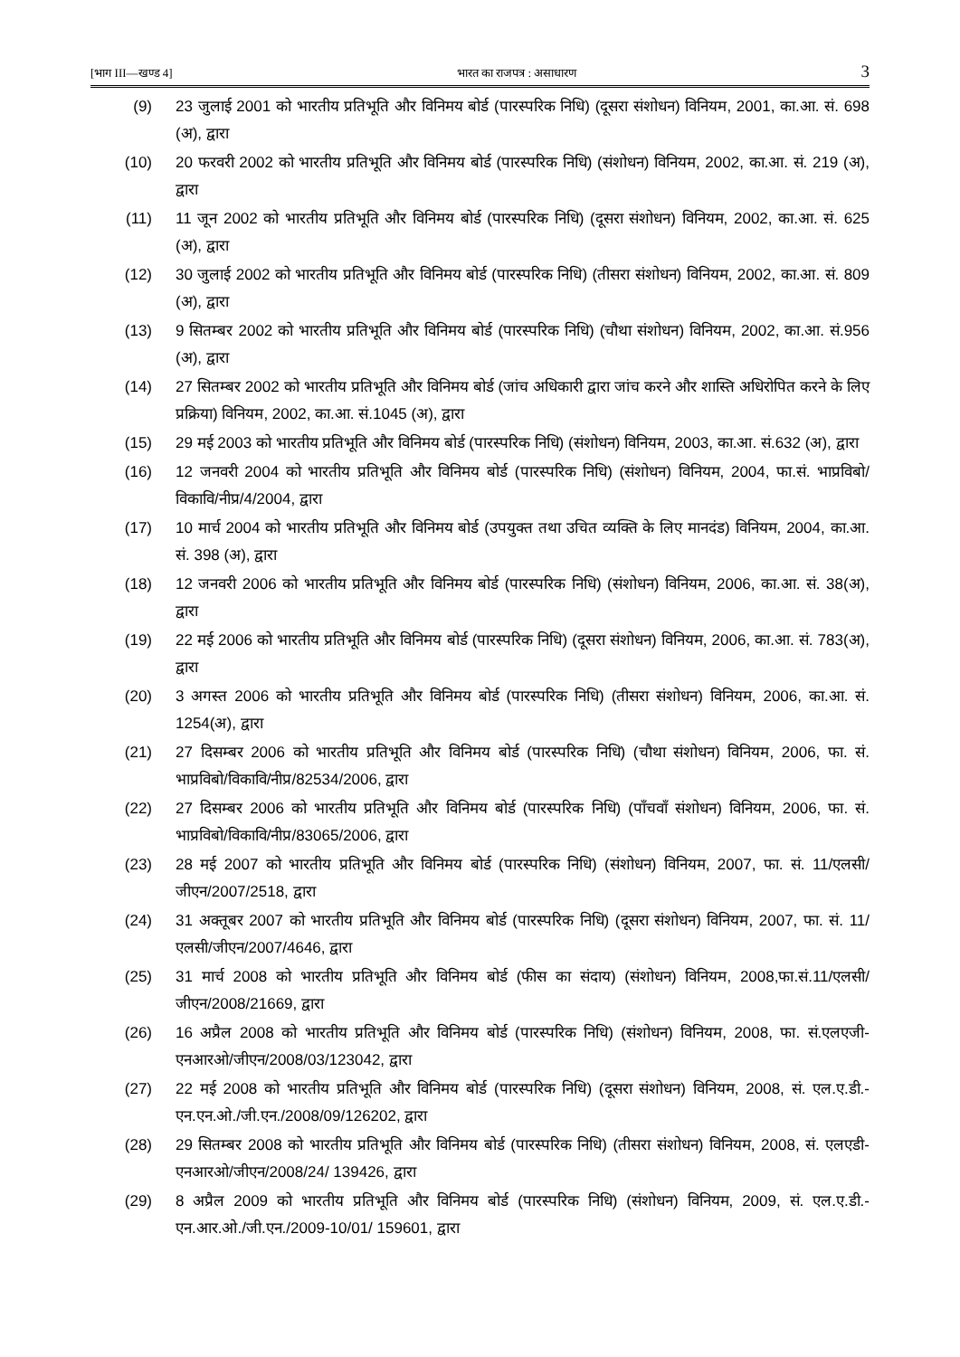[भाग III—खण्ड 4] भारत का राजपत्र : असाधारण 3
(9) 23 जुलाई 2001 को भारतीय प्रतिभूति और विनिमय बोर्ड (पारस्परिक निधि) (दूसरा संशोधन) विनियम, 2001, का.आ. सं. 698 (अ), द्वारा
(10) 20 फरवरी 2002 को भारतीय प्रतिभूति और विनिमय बोर्ड (पारस्परिक निधि) (संशोधन) विनियम, 2002, का.आ. सं. 219 (अ), द्वारा
(11) 11 जून 2002 को भारतीय प्रतिभूति और विनिमय बोर्ड (पारस्परिक निधि) (दूसरा संशोधन) विनियम, 2002, का.आ. सं. 625 (अ), द्वारा
(12) 30 जुलाई 2002 को भारतीय प्रतिभूति और विनिमय बोर्ड (पारस्परिक निधि) (तीसरा संशोधन) विनियम, 2002, का.आ. सं. 809 (अ), द्वारा
(13) 9 सितम्बर 2002 को भारतीय प्रतिभूति और विनिमय बोर्ड (पारस्परिक निधि) (चौथा संशोधन) विनियम, 2002, का.आ. सं.956 (अ), द्वारा
(14) 27 सितम्बर 2002 को भारतीय प्रतिभूति और विनिमय बोर्ड (जांच अधिकारी द्वारा जांच करने और शास्ति अधिरोपित करने के लिए प्रक्रिया) विनियम, 2002, का.आ. सं.1045 (अ), द्वारा
(15) 29 मई 2003 को भारतीय प्रतिभूति और विनिमय बोर्ड (पारस्परिक निधि) (संशोधन) विनियम, 2003, का.आ. सं.632 (अ), द्वारा
(16) 12 जनवरी 2004 को भारतीय प्रतिभूति और विनिमय बोर्ड (पारस्परिक निधि) (संशोधन) विनियम, 2004, फा.सं. भाप्रविबो/विकावि/नीप्र/4/2004, द्वारा
(17) 10 मार्च 2004 को भारतीय प्रतिभूति और विनिमय बोर्ड (उपयुक्त तथा उचित व्यक्ति के लिए मानदंड) विनियम, 2004, का.आ. सं. 398 (अ), द्वारा
(18) 12 जनवरी 2006 को भारतीय प्रतिभूति और विनिमय बोर्ड (पारस्परिक निधि) (संशोधन) विनियम, 2006, का.आ. सं. 38(अ), द्वारा
(19) 22 मई 2006 को भारतीय प्रतिभूति और विनिमय बोर्ड (पारस्परिक निधि) (दूसरा संशोधन) विनियम, 2006, का.आ. सं. 783(अ), द्वारा
(20) 3 अगस्त 2006 को भारतीय प्रतिभूति और विनिमय बोर्ड (पारस्परिक निधि) (तीसरा संशोधन) विनियम, 2006, का.आ. सं. 1254(अ), द्वारा
(21) 27 दिसम्बर 2006 को भारतीय प्रतिभूति और विनिमय बोर्ड (पारस्परिक निधि) (चौथा संशोधन) विनियम, 2006, फा. सं. भाप्रविबो/विकावि/नीप्र/82534/2006, द्वारा
(22) 27 दिसम्बर 2006 को भारतीय प्रतिभूति और विनिमय बोर्ड (पारस्परिक निधि) (पाँचवाँ संशोधन) विनियम, 2006, फा. सं. भाप्रविबो/विकावि/नीप्र/83065/2006, द्वारा
(23) 28 मई 2007 को भारतीय प्रतिभूति और विनिमय बोर्ड (पारस्परिक निधि) (संशोधन) विनियम, 2007, फा. सं. 11/एलसी/जीएन/2007/2518, द्वारा
(24) 31 अक्तूबर 2007 को भारतीय प्रतिभूति और विनिमय बोर्ड (पारस्परिक निधि) (दूसरा संशोधन) विनियम, 2007, फा. सं. 11/एलसी/जीएन/2007/4646, द्वारा
(25) 31 मार्च 2008 को भारतीय प्रतिभूति और विनिमय बोर्ड (फीस का संदाय) (संशोधन) विनियम, 2008,फा.सं.11/एलसी/जीएन/2008/21669, द्वारा
(26) 16 अप्रैल 2008 को भारतीय प्रतिभूति और विनिमय बोर्ड (पारस्परिक निधि) (संशोधन) विनियम, 2008, फा. सं.एलएजी-एनआरओ/जीएन/2008/03/123042, द्वारा
(27) 22 मई 2008 को भारतीय प्रतिभूति और विनिमय बोर्ड (पारस्परिक निधि) (दूसरा संशोधन) विनियम, 2008, सं. एल.ए.डी.-एन.एन.ओ./जी.एन./2008/09/126202, द्वारा
(28) 29 सितम्बर 2008 को भारतीय प्रतिभूति और विनिमय बोर्ड (पारस्परिक निधि) (तीसरा संशोधन) विनियम, 2008, सं. एलएडी-एनआरओ/जीएन/2008/24/ 139426, द्वारा
(29) 8 अप्रैल 2009 को भारतीय प्रतिभूति और विनिमय बोर्ड (पारस्परिक निधि) (संशोधन) विनियम, 2009, सं. एल.ए.डी.-एन.आर.ओ./जी.एन./2009-10/01/ 159601, द्वारा